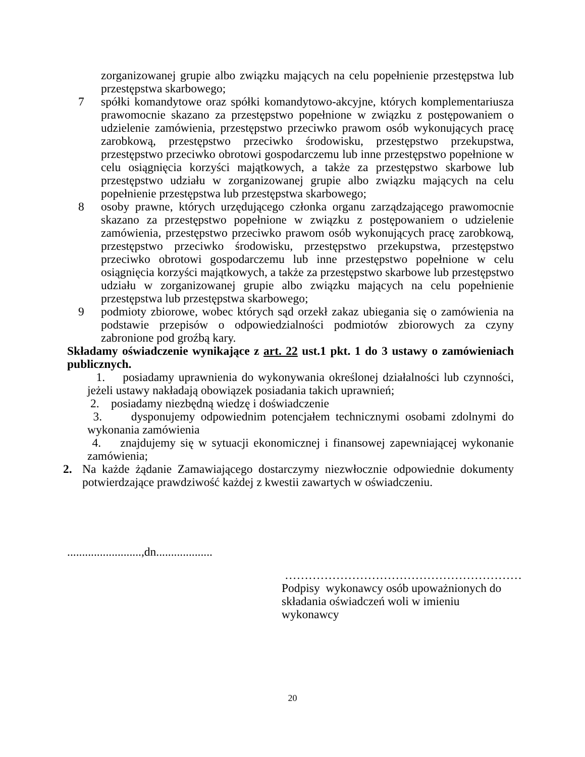zorganizowanej grupie albo związku mających na celu popełnienie przestępstwa lub przestępstwa skarbowego;
7 spółki komandytowe oraz spółki komandytowo-akcyjne, których komplementariusza prawomocnie skazano za przestępstwo popełnione w związku z postępowaniem o udzielenie zamówienia, przestępstwo przeciwko prawom osób wykonujących pracę zarobkową, przestępstwo przeciwko środowisku, przestępstwo przekupstwa, przestępstwo przeciwko obrotowi gospodarczemu lub inne przestępstwo popełnione w celu osiągnięcia korzyści majątkowych, a także za przestępstwo skarbowe lub przestępstwo udziału w zorganizowanej grupie albo związku mających na celu popełnienie przestępstwa lub przestępstwa skarbowego;
8 osoby prawne, których urzędującego członka organu zarządzającego prawomocnie skazano za przestępstwo popełnione w związku z postępowaniem o udzielenie zamówienia, przestępstwo przeciwko prawom osób wykonujących pracę zarobkową, przestępstwo przeciwko środowisku, przestępstwo przekupstwa, przestępstwo przeciwko obrotowi gospodarczemu lub inne przestępstwo popełnione w celu osiągnięcia korzyści majątkowych, a także za przestępstwo skarbowe lub przestępstwo udziału w zorganizowanej grupie albo związku mających na celu popełnienie przestępstwa lub przestępstwa skarbowego;
9 podmioty zbiorowe, wobec których sąd orzekł zakaz ubiegania się o zamówienia na podstawie przepisów o odpowiedzialności podmiotów zbiorowych za czyny zabronione pod groźbą kary.
Składamy oświadczenie wynikające z art. 22 ust.1 pkt. 1 do 3 ustawy o zamówieniach publicznych.
1. posiadamy uprawnienia do wykonywania określonej działalności lub czynności, jeżeli ustawy nakładają obowiązek posiadania takich uprawnień;
2. posiadamy niezbędną wiedzę i doświadczenie
3. dysponujemy odpowiednim potencjałem technicznymi osobami zdolnymi do wykonania zamówienia
4. znajdujemy się w sytuacji ekonomicznej i finansowej zapewniającej wykonanie zamówienia;
2. Na każde żądanie Zamawiającego dostarczymy niezwłocznie odpowiednie dokumenty potwierdzające prawdziwość każdej z kwestii zawartych w oświadczeniu.
.........................,dn...................
……………………………………………………
Podpisy wykonawcy osób upoważnionych do składania oświadczeń woli w imieniu wykonawcy
20